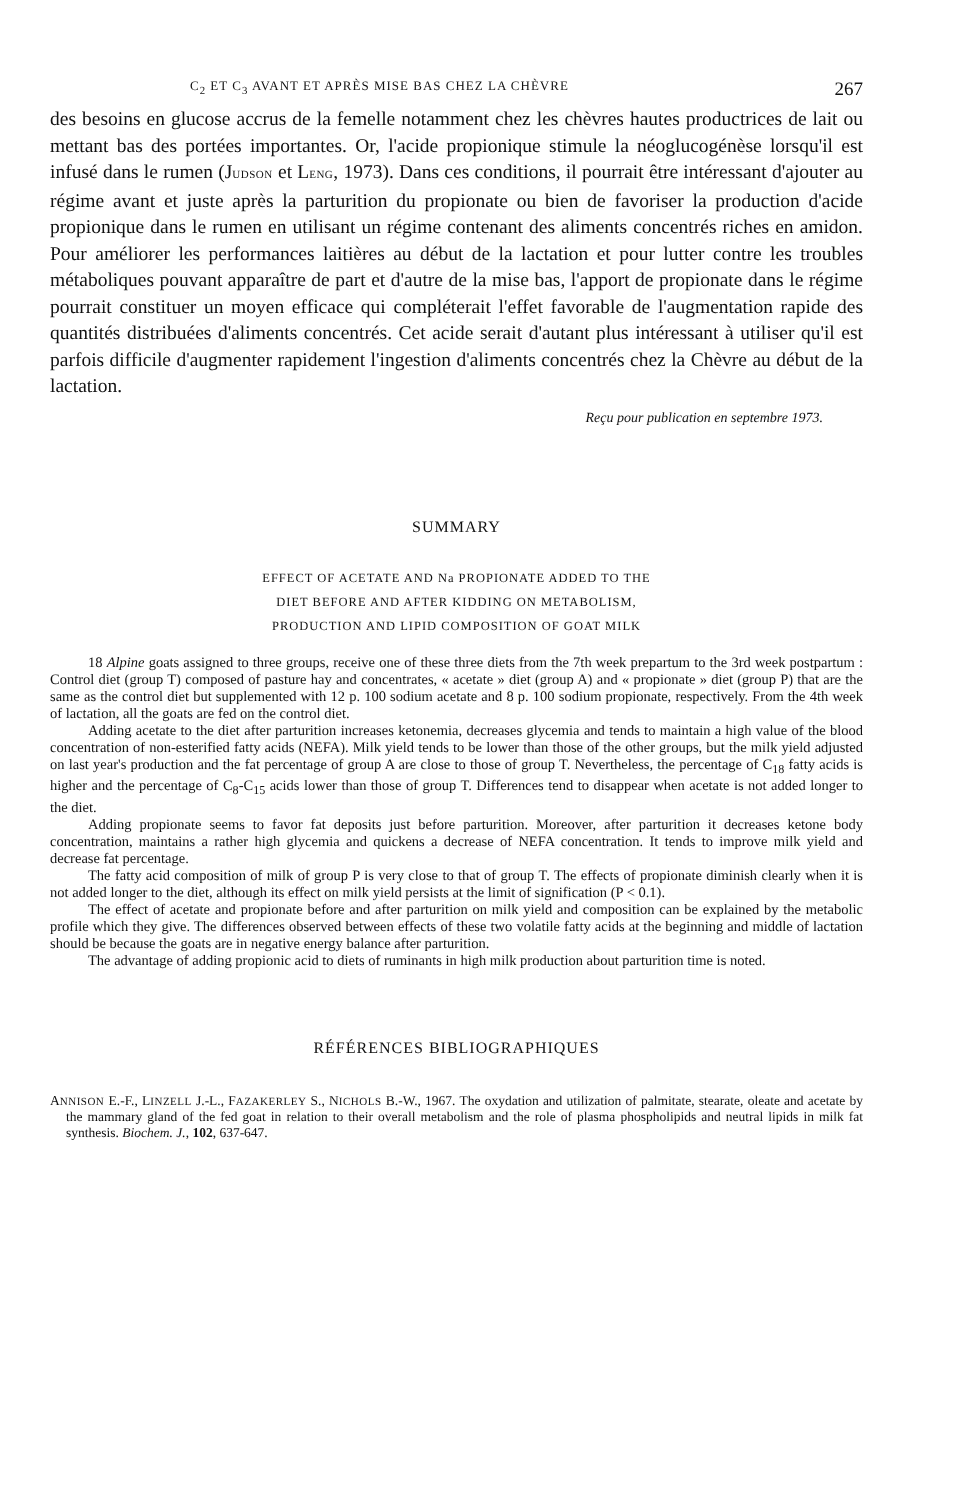C<sub>2</sub> ET C<sub>3</sub> AVANT ET APRÈS MISE BAS CHEZ LA CHÈVRE 267
des besoins en glucose accrus de la femelle notamment chez les chèvres hautes productrices de lait ou mettant bas des portées importantes. Or, l'acide propionique stimule la néoglucogénèse lorsqu'il est infusé dans le rumen (JUDSON et LENG, 1973). Dans ces conditions, il pourrait être intéressant d'ajouter au régime avant et juste après la parturition du propionate ou bien de favoriser la production d'acide propionique dans le rumen en utilisant un régime contenant des aliments concentrés riches en amidon. Pour améliorer les performances laitières au début de la lactation et pour lutter contre les troubles métaboliques pouvant apparaître de part et d'autre de la mise bas, l'apport de propionate dans le régime pourrait constituer un moyen efficace qui compléterait l'effet favorable de l'augmentation rapide des quantités distribuées d'aliments concentrés. Cet acide serait d'autant plus intéressant à utiliser qu'il est parfois difficile d'augmenter rapidement l'ingestion d'aliments concentrés chez la Chèvre au début de la lactation.
Reçu pour publication en septembre 1973.
SUMMARY
EFFECT OF ACETATE AND Na PROPIONATE ADDED TO THE
DIET BEFORE AND AFTER KIDDING ON METABOLISM,
PRODUCTION AND LIPID COMPOSITION OF GOAT MILK
18 Alpine goats assigned to three groups, receive one of these three diets from the 7th week prepartum to the 3rd week postpartum : Control diet (group T) composed of pasture hay and concentrates, « acetate » diet (group A) and « propionate » diet (group P) that are the same as the control diet but supplemented with 12 p. 100 sodium acetate and 8 p. 100 sodium propionate, respectively. From the 4th week of lactation, all the goats are fed on the control diet.
Adding acetate to the diet after parturition increases ketonemia, decreases glycemia and tends to maintain a high value of the blood concentration of non-esterified fatty acids (NEFA). Milk yield tends to be lower than those of the other groups, but the milk yield adjusted on last year's production and the fat percentage of group A are close to those of group T. Nevertheless, the percentage of C<sub>18</sub> fatty acids is higher and the percentage of C<sub>8</sub>-C<sub>15</sub> acids lower than those of group T. Differences tend to disappear when acetate is not added longer to the diet.
Adding propionate seems to favor fat deposits just before parturition. Moreover, after parturition it decreases ketone body concentration, maintains a rather high glycemia and quickens a decrease of NEFA concentration. It tends to improve milk yield and decrease fat percentage.
The fatty acid composition of milk of group P is very close to that of group T. The effects of propionate diminish clearly when it is not added longer to the diet, although its effect on milk yield persists at the limit of signification (P < 0.1).
The effect of acetate and propionate before and after parturition on milk yield and composition can be explained by the metabolic profile which they give. The differences observed between effects of these two volatile fatty acids at the beginning and middle of lactation should be because the goats are in negative energy balance after parturition.
The advantage of adding propionic acid to diets of ruminants in high milk production about parturition time is noted.
RÉFÉRENCES BIBLIOGRAPHIQUES
ANNISON E.-F., LINZELL J.-L., FAZAKERLEY S., NICHOLS B.-W., 1967. The oxydation and utilization of palmitate, stearate, oleate and acetate by the mammary gland of the fed goat in relation to their overall metabolism and the role of plasma phospholipids and neutral lipids in milk fat synthesis. Biochem. J., 102, 637-647.